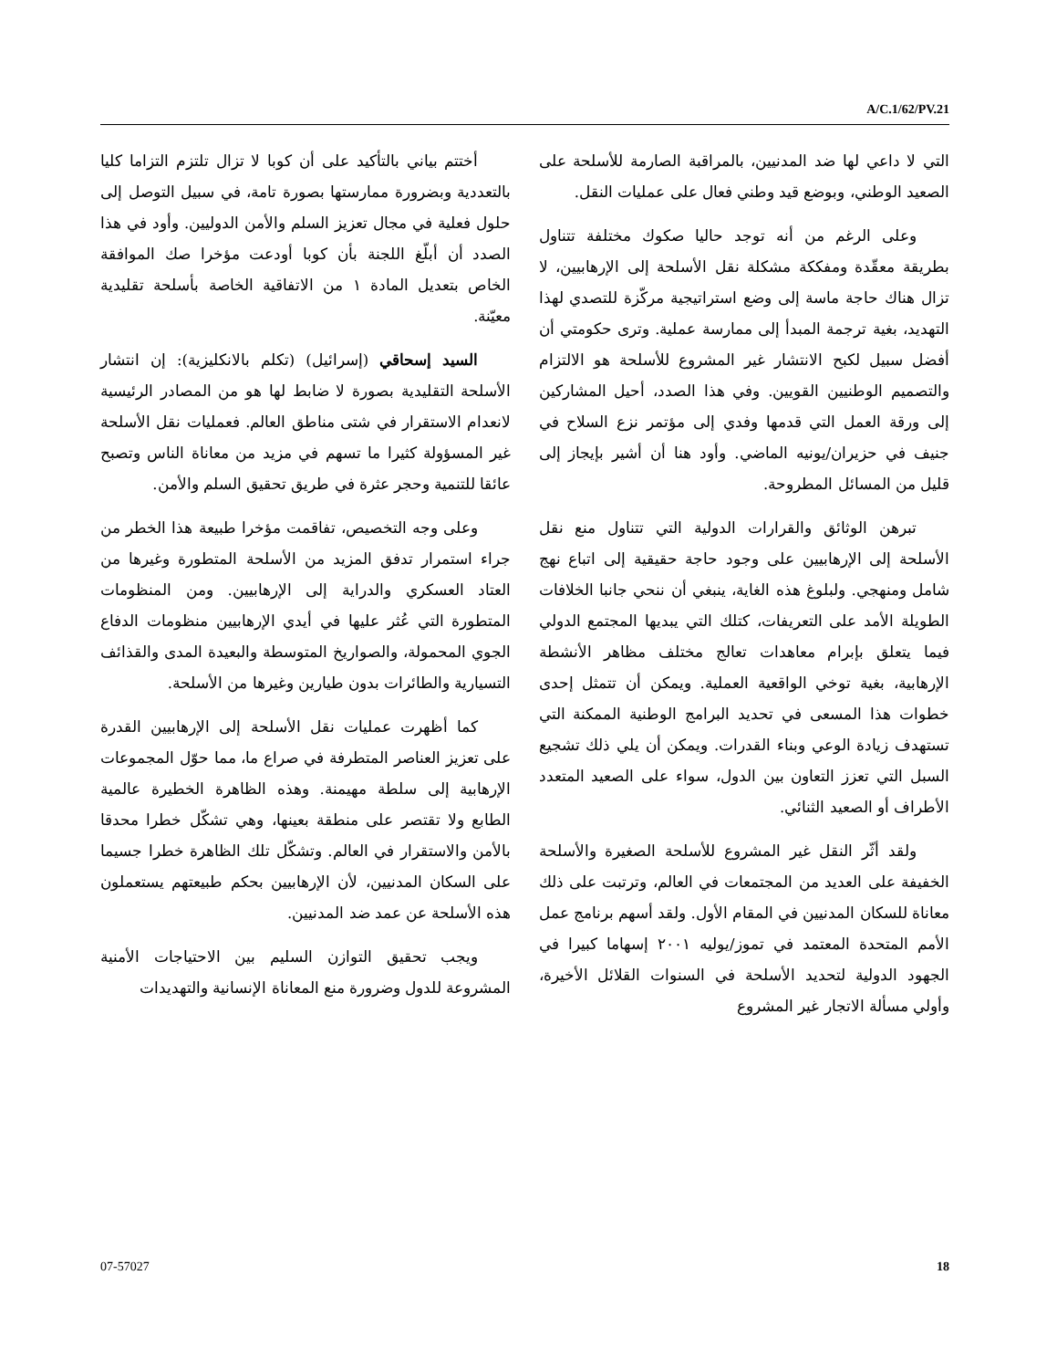A/C.1/62/PV.21
أختتم بياني بالتأكيد على أن كوبا لا تزال تلتزم التزاما كليا بالتعددية وبضرورة ممارستها بصورة تامة، في سبيل التوصل إلى حلول فعلية في مجال تعزيز السلم والأمن الدوليين. وأود في هذا الصدد أن أبلّغ اللجنة بأن كوبا أودعت مؤخرا صك الموافقة الخاص بتعديل المادة ١ من الاتفاقية الخاصة بأسلحة تقليدية معيّنة.
السيد إسحاقي (إسرائيل) (تكلم بالانكليزية): إن انتشار الأسلحة التقليدية بصورة لا ضابط لها هو من المصادر الرئيسية لانعدام الاستقرار في شتى مناطق العالم. فعمليات نقل الأسلحة غير المسؤولة كثيرا ما تسهم في مزيد من معاناة الناس وتصبح عائقا للتنمية وحجر عثرة في طريق تحقيق السلم والأمن.
وعلى وجه التخصيص، تفاقمت مؤخرا طبيعة هذا الخطر من جراء استمرار تدفق المزيد من الأسلحة المتطورة وغيرها من العتاد العسكري والدراية إلى الإرهابيين. ومن المنظومات المتطورة التي عُثر عليها في أيدي الإرهابيين منظومات الدفاع الجوي المحمولة، والصواريخ المتوسطة والبعيدة المدى والقذائف التسيارية والطائرات بدون طيارين وغيرها من الأسلحة.
كما أظهرت عمليات نقل الأسلحة إلى الإرهابيين القدرة على تعزيز العناصر المتطرفة في صراع ما، مما حوّل المجموعات الإرهابية إلى سلطة مهيمنة. وهذه الظاهرة الخطيرة عالمية الطابع ولا تقتصر على منطقة بعينها، وهي تشكّل خطرا محدقا بالأمن والاستقرار في العالم. وتشكّل تلك الظاهرة خطرا جسيما على السكان المدنيين، لأن الإرهابيين بحكم طبيعتهم يستعملون هذه الأسلحة عن عمد ضد المدنيين.
ويجب تحقيق التوازن السليم بين الاحتياجات الأمنية المشروعة للدول وضرورة منع المعاناة الإنسانية والتهديدات
التي لا داعي لها ضد المدنيين، بالمراقبة الصارمة للأسلحة على الصعيد الوطني، وبوضع قيد وطني فعال على عمليات النقل.
وعلى الرغم من أنه توجد حاليا صكوك مختلفة تتناول بطريقة معقّدة ومفككة مشكلة نقل الأسلحة إلى الإرهابيين، لا تزال هناك حاجة ماسة إلى وضع استراتيجية مركّزة للتصدي لهذا التهديد، بغية ترجمة المبدأ إلى ممارسة عملية. وترى حكومتي أن أفضل سبيل لكبح الانتشار غير المشروع للأسلحة هو الالتزام والتصميم الوطنيين القويين. وفي هذا الصدد، أحيل المشاركين إلى ورقة العمل التي قدمها وفدي إلى مؤتمر نزع السلاح في جنيف في حزيران/يونيه الماضي. وأود هنا أن أشير بإيجاز إلى قليل من المسائل المطروحة.
تبرهن الوثائق والقرارات الدولية التي تتناول منع نقل الأسلحة إلى الإرهابيين على وجود حاجة حقيقية إلى اتباع نهج شامل ومنهجي. ولبلوغ هذه الغاية، ينبغي أن ننحي جانبا الخلافات الطويلة الأمد على التعريفات، كتلك التي يبديها المجتمع الدولي فيما يتعلق بإبرام معاهدات تعالج مختلف مظاهر الأنشطة الإرهابية، بغية توخي الواقعية العملية. ويمكن أن تتمثل إحدى خطوات هذا المسعى في تحديد البرامج الوطنية الممكنة التي تستهدف زيادة الوعي وبناء القدرات. ويمكن أن يلي ذلك تشجيع السبل التي تعزز التعاون بين الدول، سواء على الصعيد المتعدد الأطراف أو الصعيد الثنائي.
ولقد أثّر النقل غير المشروع للأسلحة الصغيرة والأسلحة الخفيفة على العديد من المجتمعات في العالم، وترتبت على ذلك معاناة للسكان المدنيين في المقام الأول. ولقد أسهم برنامج عمل الأمم المتحدة المعتمد في تموز/يوليه ٢٠٠١ إسهاما كبيرا في الجهود الدولية لتحديد الأسلحة في السنوات القلائل الأخيرة، وأولي مسألة الاتجار غير المشروع
07-57027 18